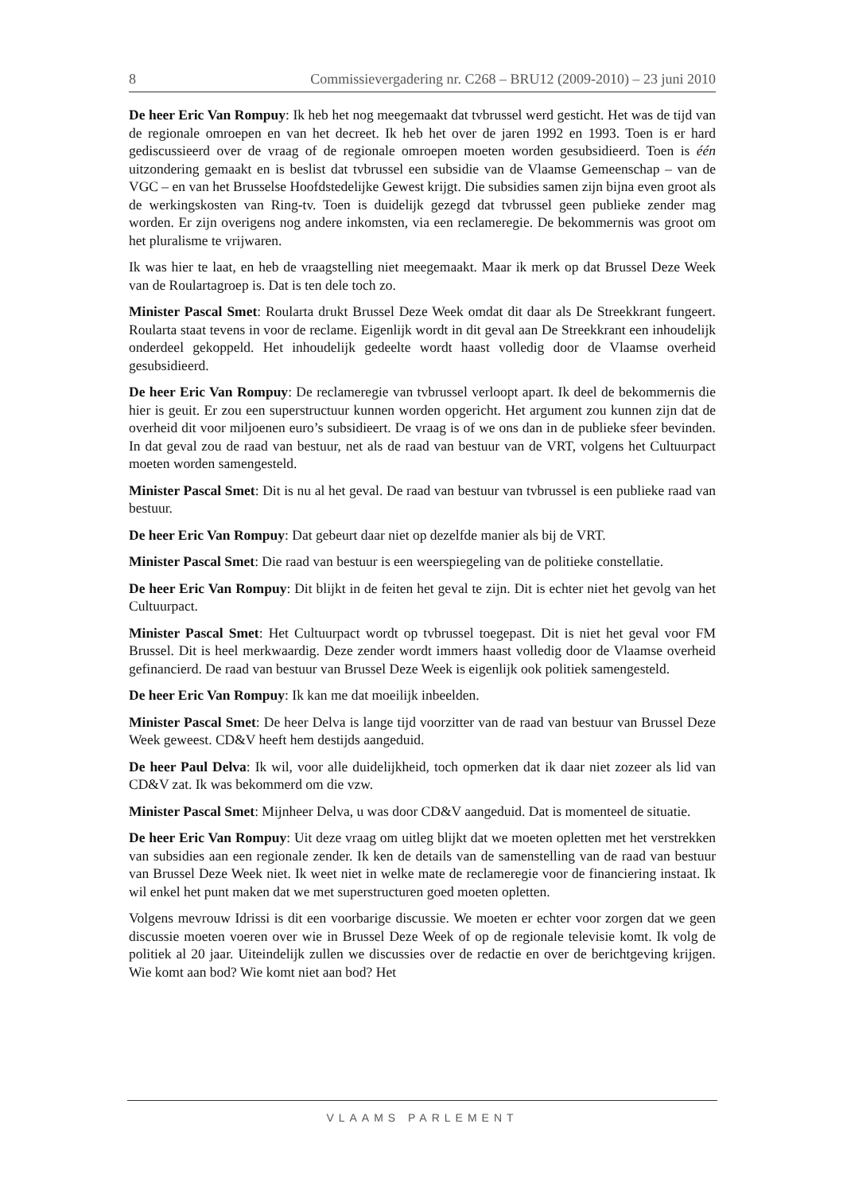8 Commissievergadering nr. C268 – BRU12 (2009-2010) – 23 juni 2010
De heer Eric Van Rompuy: Ik heb het nog meegemaakt dat tvbrussel werd gesticht. Het was de tijd van de regionale omroepen en van het decreet. Ik heb het over de jaren 1992 en 1993. Toen is er hard gediscussieerd over de vraag of de regionale omroepen moeten worden gesubsidieerd. Toen is één uitzondering gemaakt en is beslist dat tvbrussel een subsidie van de Vlaamse Gemeenschap – van de VGC – en van het Brusselse Hoofdstedelijke Gewest krijgt. Die subsidies samen zijn bijna even groot als de werkingskosten van Ring-tv. Toen is duidelijk gezegd dat tvbrussel geen publieke zender mag worden. Er zijn overigens nog andere inkomsten, via een reclameregie. De bekommernis was groot om het pluralisme te vrijwaren.
Ik was hier te laat, en heb de vraagstelling niet meegemaakt. Maar ik merk op dat Brussel Deze Week van de Roulartagroep is. Dat is ten dele toch zo.
Minister Pascal Smet: Roularta drukt Brussel Deze Week omdat dit daar als De Streekkrant fungeert. Roularta staat tevens in voor de reclame. Eigenlijk wordt in dit geval aan De Streekkrant een inhoudelijk onderdeel gekoppeld. Het inhoudelijk gedeelte wordt haast volledig door de Vlaamse overheid gesubsidieerd.
De heer Eric Van Rompuy: De reclameregie van tvbrussel verloopt apart. Ik deel de bekommernis die hier is geuit. Er zou een superstructuur kunnen worden opgericht. Het argument zou kunnen zijn dat de overheid dit voor miljoenen euro’s subsidieert. De vraag is of we ons dan in de publieke sfeer bevinden. In dat geval zou de raad van bestuur, net als de raad van bestuur van de VRT, volgens het Cultuurpact moeten worden samengesteld.
Minister Pascal Smet: Dit is nu al het geval. De raad van bestuur van tvbrussel is een publieke raad van bestuur.
De heer Eric Van Rompuy: Dat gebeurt daar niet op dezelfde manier als bij de VRT.
Minister Pascal Smet: Die raad van bestuur is een weerspiegeling van de politieke constellatie.
De heer Eric Van Rompuy: Dit blijkt in de feiten het geval te zijn. Dit is echter niet het gevolg van het Cultuurpact.
Minister Pascal Smet: Het Cultuurpact wordt op tvbrussel toegepast. Dit is niet het geval voor FM Brussel. Dit is heel merkwaardig. Deze zender wordt immers haast volledig door de Vlaamse overheid gefinancierd. De raad van bestuur van Brussel Deze Week is eigenlijk ook politiek samengesteld.
De heer Eric Van Rompuy: Ik kan me dat moeilijk inbeelden.
Minister Pascal Smet: De heer Delva is lange tijd voorzitter van de raad van bestuur van Brussel Deze Week geweest. CD&V heeft hem destijds aangeduid.
De heer Paul Delva: Ik wil, voor alle duidelijkheid, toch opmerken dat ik daar niet zozeer als lid van CD&V zat. Ik was bekommerd om die vzw.
Minister Pascal Smet: Mijnheer Delva, u was door CD&V aangeduid. Dat is momenteel de situatie.
De heer Eric Van Rompuy: Uit deze vraag om uitleg blijkt dat we moeten opletten met het verstrekken van subsidies aan een regionale zender. Ik ken de details van de samenstelling van de raad van bestuur van Brussel Deze Week niet. Ik weet niet in welke mate de reclameregie voor de financiering instaat. Ik wil enkel het punt maken dat we met superstructuren goed moeten opletten.
Volgens mevrouw Idrissi is dit een voorbarige discussie. We moeten er echter voor zorgen dat we geen discussie moeten voeren over wie in Brussel Deze Week of op de regionale televisie komt. Ik volg de politiek al 20 jaar. Uiteindelijk zullen we discussies over de redactie en over de berichtgeving krijgen. Wie komt aan bod? Wie komt niet aan bod? Het
VLAAMS PARLEMENT